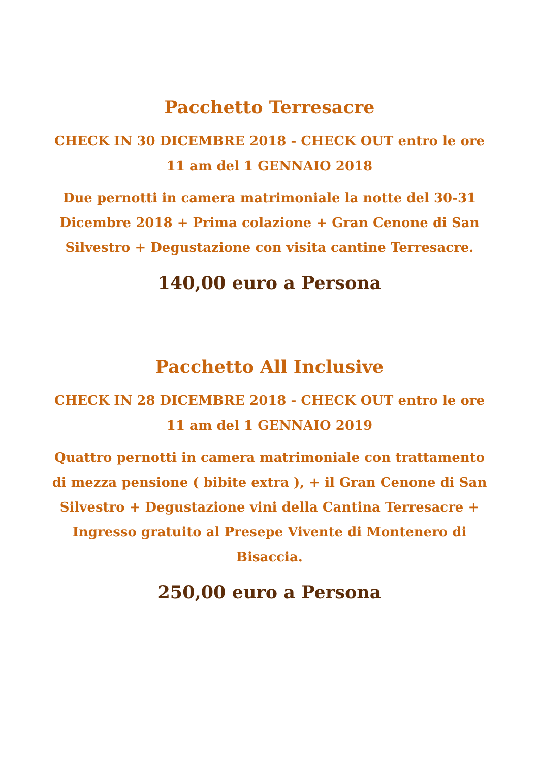Pacchetto Terresacre
CHECK IN 30 DICEMBRE 2018 - CHECK OUT entro le ore 11 am del 1 GENNAIO 2018
Due pernotti in camera matrimoniale la notte del 30-31 Dicembre 2018 + Prima colazione + Gran Cenone di San Silvestro + Degustazione con visita cantine Terresacre.
140,00 euro a Persona
Pacchetto All Inclusive
CHECK IN 28 DICEMBRE 2018 - CHECK OUT entro le ore 11 am del 1 GENNAIO 2019
Quattro pernotti in camera matrimoniale con trattamento di mezza pensione ( bibite extra ), + il Gran Cenone di San Silvestro + Degustazione vini della Cantina Terresacre + Ingresso gratuito al Presepe Vivente di Montenero di Bisaccia.
250,00 euro a Persona